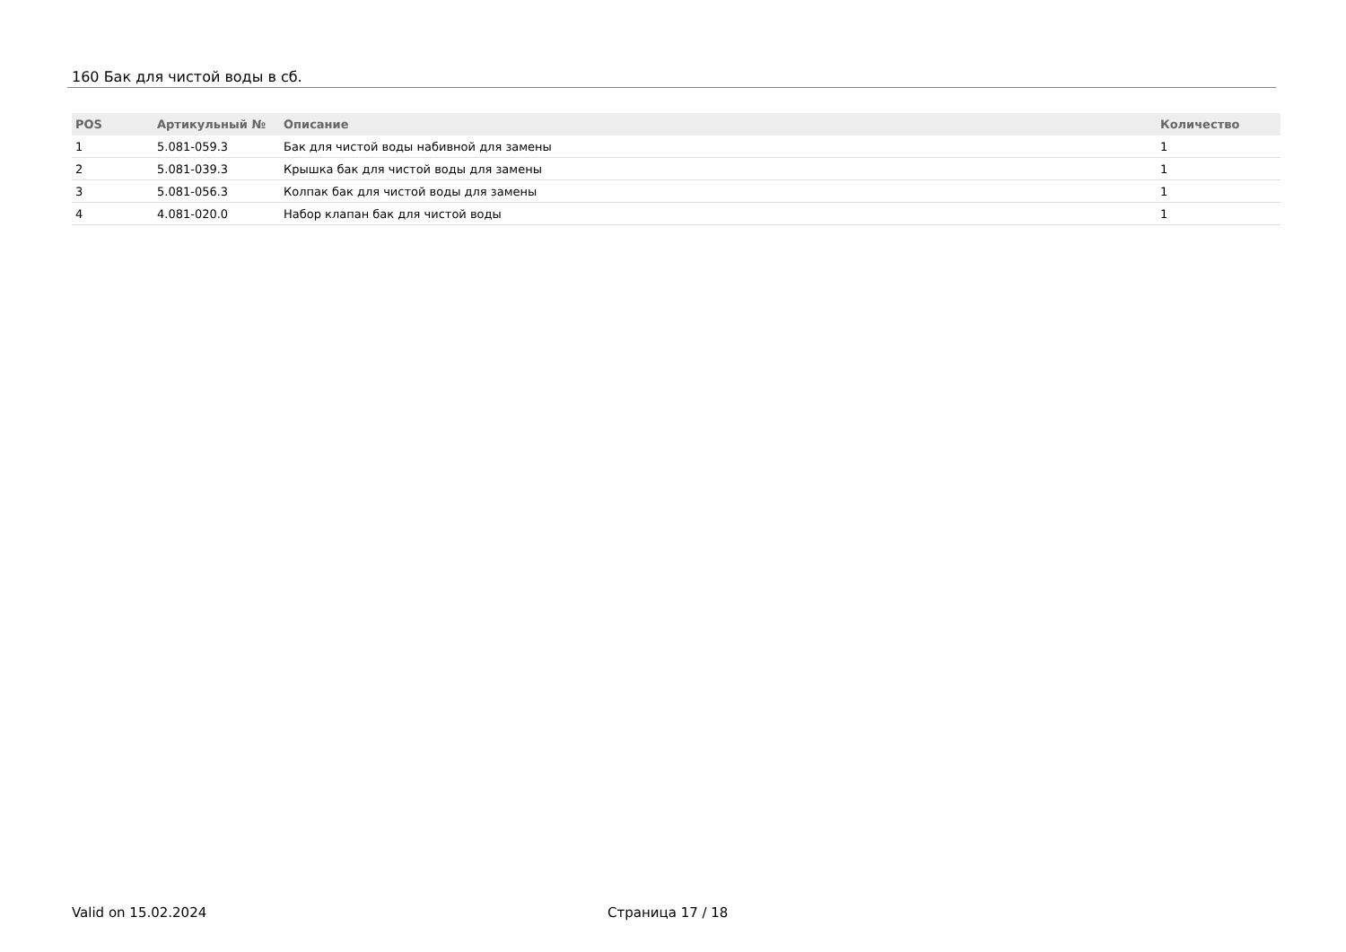160 Бак для чистой воды в сб.
| POS | Артикульный № | Описание | Количество |
| --- | --- | --- | --- |
| 1 | 5.081-059.3 | Бак для чистой воды набивной для замены | 1 |
| 2 | 5.081-039.3 | Крышка бак для чистой воды для замены | 1 |
| 3 | 5.081-056.3 | Колпак бак для чистой воды для замены | 1 |
| 4 | 4.081-020.0 | Набор клапан бак для чистой воды | 1 |
Valid on 15.02.2024 Страница 17 / 18